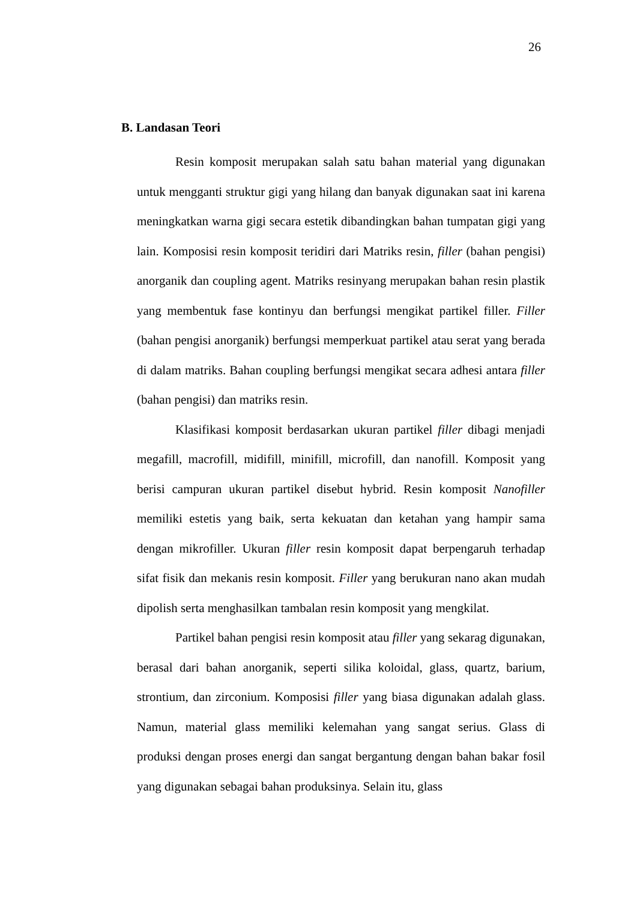26
B. Landasan Teori
Resin komposit merupakan salah satu bahan material yang digunakan untuk mengganti struktur gigi yang hilang dan banyak digunakan saat ini karena meningkatkan warna gigi secara estetik dibandingkan bahan tumpatan gigi yang lain. Komposisi resin komposit teridiri dari Matriks resin, filler (bahan pengisi) anorganik dan coupling agent. Matriks resinyang merupakan bahan resin plastik yang membentuk fase kontinyu dan berfungsi mengikat partikel filler. Filler (bahan pengisi anorganik) berfungsi memperkuat partikel atau serat yang berada di dalam matriks. Bahan coupling berfungsi mengikat secara adhesi antara filler (bahan pengisi) dan matriks resin.
Klasifikasi komposit berdasarkan ukuran partikel filler dibagi menjadi megafill, macrofill, midifill, minifill, microfill, dan nanofill. Komposit yang berisi campuran ukuran partikel disebut hybrid. Resin komposit Nanofiller memiliki estetis yang baik, serta kekuatan dan ketahan yang hampir sama dengan mikrofiller. Ukuran filler resin komposit dapat berpengaruh terhadap sifat fisik dan mekanis resin komposit. Filler yang berukuran nano akan mudah dipolish serta menghasilkan tambalan resin komposit yang mengkilat.
Partikel bahan pengisi resin komposit atau filler yang sekarag digunakan, berasal dari bahan anorganik, seperti silika koloidal, glass, quartz, barium, strontium, dan zirconium. Komposisi filler yang biasa digunakan adalah glass. Namun, material glass memiliki kelemahan yang sangat serius. Glass di produksi dengan proses energi dan sangat bergantung dengan bahan bakar fosil yang digunakan sebagai bahan produksinya. Selain itu, glass